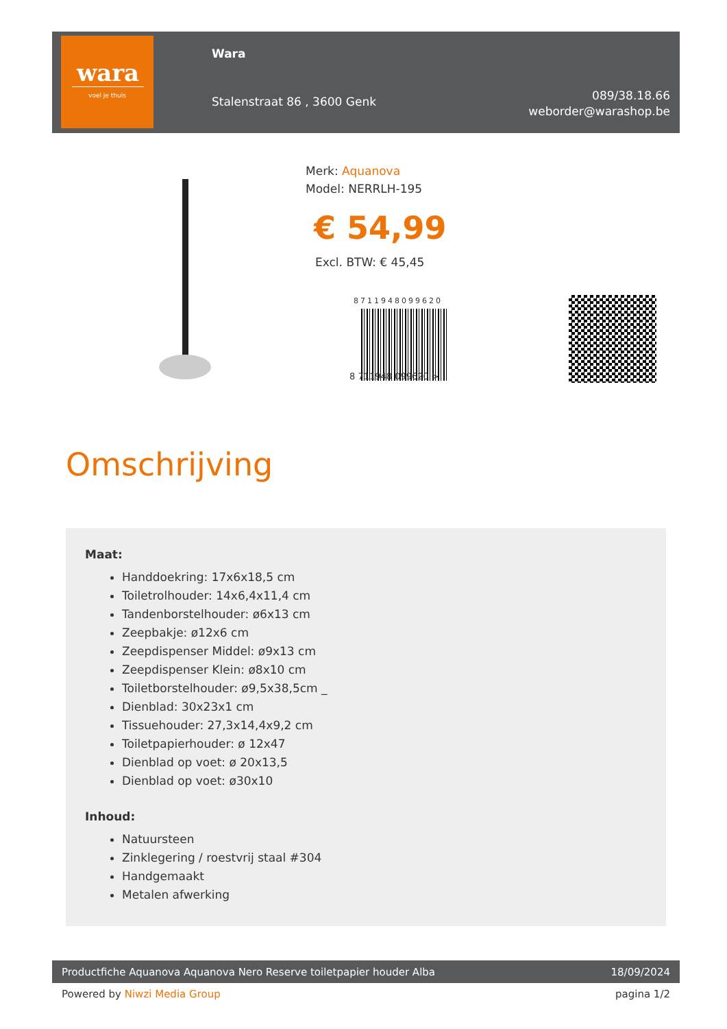wara
voel je thuis
Wara
Stalenstraat 86 , 3600 Genk
089/38.18.66
weborder@warashop.be
Merk: Aquanova
Model: NERRLH-195
€ 54,99
Excl. BTW: € 45,45
8711948099620
8 711948 099620 >
Omschrijving
Maat:
Handdoekring: 17x6x18,5 cm
Toiletrolhouder: 14x6,4x11,4 cm
Tandenborstelhouder: ø6x13 cm
Zeepbakje: ø12x6 cm
Zeepdispenser Middel: ø9x13 cm
Zeepdispenser Klein: ø8x10 cm
Toiletborstelhouder: ø9,5x38,5cm _
Dienblad: 30x23x1 cm
Tissuehouder: 27,3x14,4x9,2 cm
Toiletpapierhouder: ø 12x47
Dienblad op voet: ø 20x13,5
Dienblad op voet: ø30x10
Inhoud:
Natuursteen
Zinklegering / roestvrij staal #304
Handgemaakt
Metalen afwerking
Productfiche Aquanova Aquanova Nero Reserve toiletpapier houder Alba 18/09/2024
Powered by Niwzi Media Group pagina 1/2